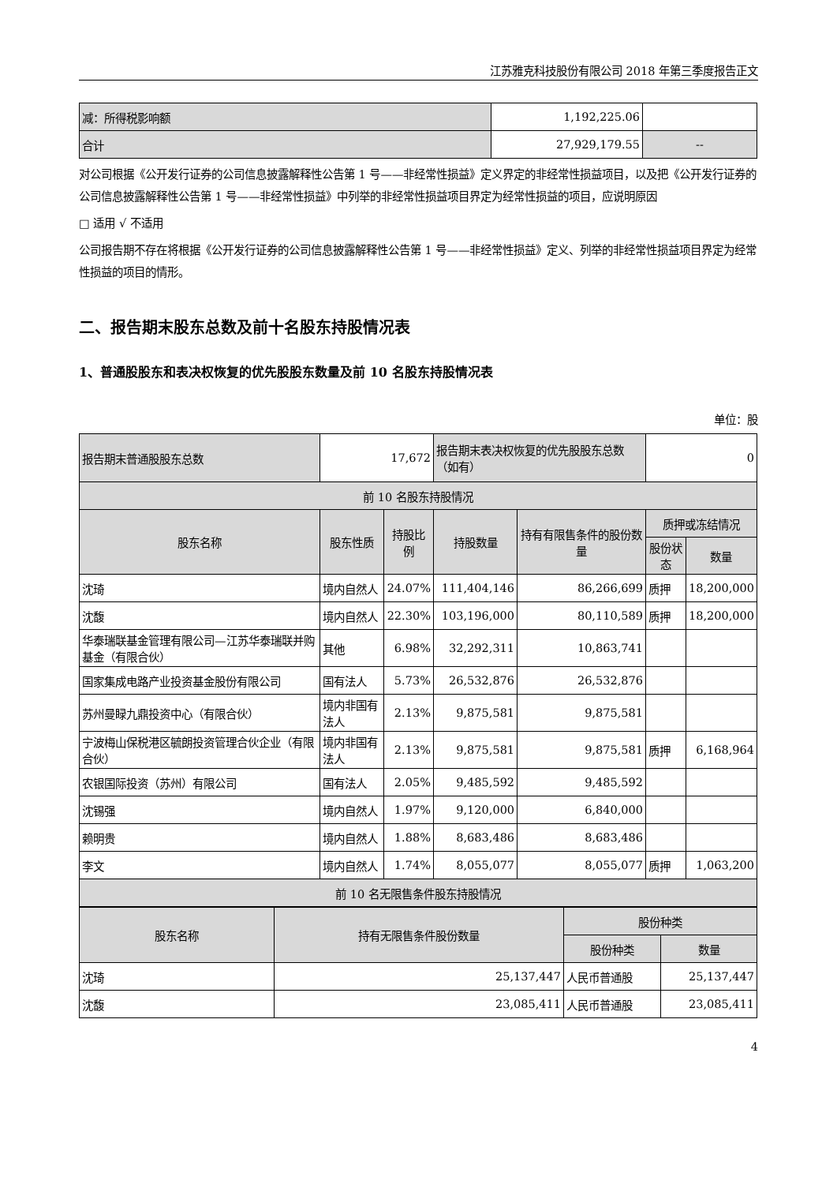江苏雅克科技股份有限公司 2018 年第三季度报告正文
| 减：所得税影响额 | 1,192,225.06 | |
| 合计 | 27,929,179.55 | -- |
对公司根据《公开发行证券的公司信息披露解释性公告第 1 号——非经常性损益》定义界定的非经常性损益项目，以及把《公开发行证券的公司信息披露解释性公告第 1 号——非经常性损益》中列举的非经常性损益项目界定为经常性损益的项目，应说明原因
□ 适用 √ 不适用
公司报告期不存在将根据《公开发行证券的公司信息披露解释性公告第 1 号——非经常性损益》定义、列举的非经常性损益项目界定为经常性损益的项目的情形。
二、报告期末股东总数及前十名股东持股情况表
1、普通股股东和表决权恢复的优先股股东数量及前 10 名股东持股情况表
单位：股
| 报告期末普通股股东总数 | 17,672 | | 报告期末表决权恢复的优先股股东总数（如有） | | 0 | |
| 前 10 名股东持股情况 | | | | | | |
| 股东名称 | 股东性质 | 持股比例 | 持股数量 | 持有有限售条件的股份数量 | 质押或冻结情况 | |
| | | | | | 股份状态 | 数量 |
| 沈琦 | 境内自然人 | 24.07% | 111,404,146 | 86,266,699 | 质押 | 18,200,000 |
| 沈馥 | 境内自然人 | 22.30% | 103,196,000 | 80,110,589 | 质押 | 18,200,000 |
| 华泰瑞联基金管理有限公司—江苏华泰瑞联并购基金（有限合伙） | 其他 | 6.98% | 32,292,311 | 10,863,741 | | |
| 国家集成电路产业投资基金股份有限公司 | 国有法人 | 5.73% | 26,532,876 | 26,532,876 | | |
| 苏州曼睩九鼎投资中心（有限合伙） | 境内非国有法人 | 2.13% | 9,875,581 | 9,875,581 | | |
| 宁波梅山保税港区毓朗投资管理合伙企业（有限合伙） | 境内非国有法人 | 2.13% | 9,875,581 | 9,875,581 | 质押 | 6,168,964 |
| 农银国际投资（苏州）有限公司 | 国有法人 | 2.05% | 9,485,592 | 9,485,592 | | |
| 沈锡强 | 境内自然人 | 1.97% | 9,120,000 | 6,840,000 | | |
| 赖明贵 | 境内自然人 | 1.88% | 8,683,486 | 8,683,486 | | |
| 李文 | 境内自然人 | 1.74% | 8,055,077 | 8,055,077 | 质押 | 1,063,200 |
| 前 10 名无限售条件股东持股情况 | | | | | | |
| 股东名称 | 持有无限售条件股份数量 | 股份种类 | |
| --- | --- | --- | --- |
| | | 股份种类 | 数量 |
| 沈琦 | 25,137,447 | 人民币普通股 | 25,137,447 |
| 沈馥 | 23,085,411 | 人民币普通股 | 23,085,411 |
4